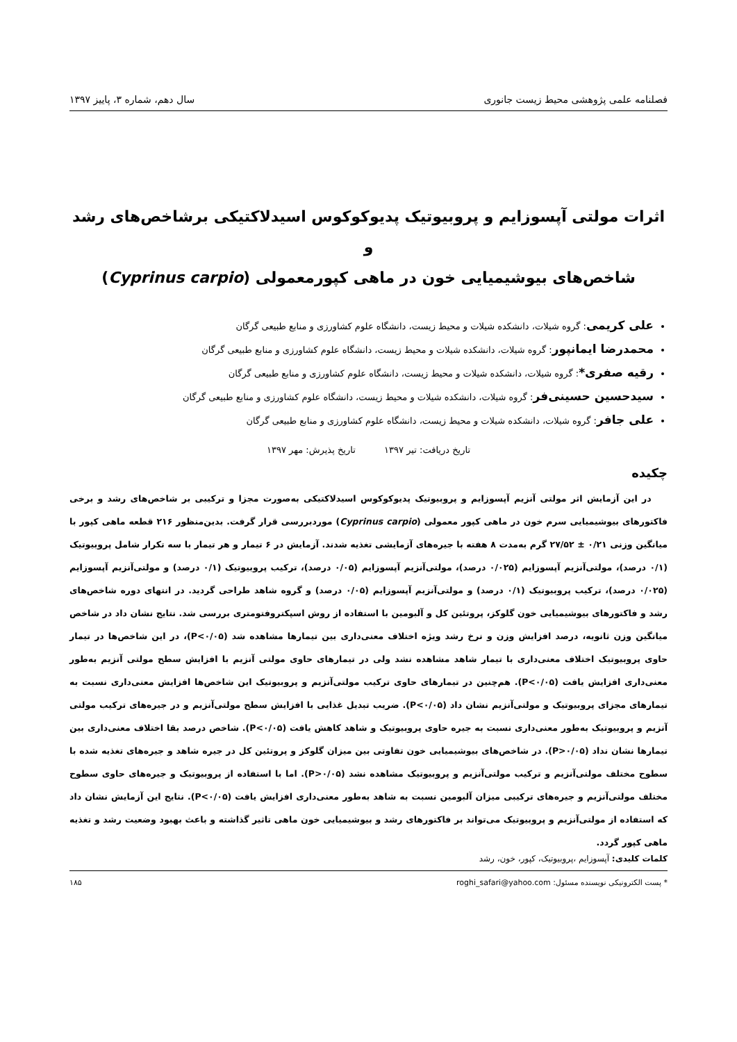فصلنامه علمی پژوهشی محیط زیست جانوری سال دهم، شماره ۳، پاییز ۱۳۹۷
اثرات مولتی آپسوزایم و پروبیوتیک پدیوکوکوس اسیدلاکتیکی برشاخص‌های رشد و
شاخص‌های بیوشیمیایی خون در ماهی کپورمعمولی (Cyprinus carpio)
علی کریمی: گروه شیلات، دانشکده شیلات و محیط زیست، دانشگاه علوم کشاورزی و منابع طبیعی گرگان
محمدرضا ایمانپور: گروه شیلات، دانشکده شیلات و محیط زیست، دانشگاه علوم کشاورزی و منابع طبیعی گرگان
رقیه صفری*: گروه شیلات، دانشکده شیلات و محیط زیست، دانشگاه علوم کشاورزی و منابع طبیعی گرگان
سیدحسین حسینی‌فر: گروه شیلات، دانشکده شیلات و محیط زیست، دانشگاه علوم کشاورزی و منابع طبیعی گرگان
علی جافر: گروه شیلات، دانشکده شیلات و محیط زیست، دانشگاه علوم کشاورزی و منابع طبیعی گرگان
تاریخ دریافت: تیر ۱۳۹۷ تاریخ پذیرش: مهر ۱۳۹۷
چکیده
در این آزمایش اثر مولتی آنزیم آپسوزایم و پروبیوتیک پدیوکوکوس اسیدلاکتیکی به‌صورت مجزا و ترکیبی بر شاخص‌های رشد و برخی فاکتورهای بیوشیمیایی سرم خون در ماهی کپور معمولی (Cyprinus carpio) موردبررسی قرار گرفت. بدین‌منظور ۲۱۶ قطعه ماهی کپور با میانگین وزنی ۰/۲۱ ± ۲۷/۵۲ گرم به‌مدت ۸ هفته با جیره‌های آزمایشی تغذیه شدند. آزمایش در ۶ تیمار و هر تیمار با سه تکرار شامل پروبیوتیک (۰/۱ درصد)، مولتی‌آنزیم آپسوزایم (۰/۰۲۵ درصد)، مولتی‌آنزیم آپسوزایم (۰/۰۵ درصد)، ترکیب پروبیوتیک (۰/۱ درصد) و مولتی‌آنزیم آپسوزایم (۰/۰۲۵ درصد)، ترکیب پروبیوتیک (۰/۱ درصد) و مولتی‌آنزیم آپسوزایم (۰/۰۵ درصد) و گروه شاهد طراحی گردید. در انتهای دوره شاخص‌های رشد و فاکتورهای بیوشیمیایی خون گلوکز، پروتئین کل و آلبومین با استفاده از روش اسپکتروفتومتری بررسی شد. نتایج نشان داد در شاخص میانگین وزن ثانویه، درصد افزایش وزن و نرخ رشد ویژه اختلاف معنی‌داری بین تیمارها مشاهده شد (P<۰/۰۵)، در این شاخص‌ها در تیمار حاوی پروبیوتیک اختلاف معنی‌داری با تیمار شاهد مشاهده نشد ولی در تیمارهای حاوی مولتی آنزیم با افزایش سطح مولتی آنزیم به‌طور معنی‌داری افزایش یافت (P<۰/۰۵). هم‌چنین در تیمارهای حاوی ترکیب مولتی‌آنزیم و پروبیوتیک این شاخص‌ها افزایش معنی‌داری نسبت به تیمارهای مجزای پروبیوتیک و مولتی‌آنزیم نشان داد (P<۰/۰۵). ضریب تبدیل غذایی با افزایش سطح مولتی‌آنزیم و در جیره‌های ترکیب مولتی آنزیم و پروبیوتیک به‌طور معنی‌داری نسبت به جیره حاوی پروبیوتیک و شاهد کاهش یافت (P<۰/۰۵). شاخص درصد بقا اختلاف معنی‌داری بین تیمارها نشان نداد (P>۰/۰۵). در شاخص‌های بیوشیمیایی خون تفاوتی بین میزان گلوکز و پروتئین کل در جیره شاهد و جیره‌های تغذیه شده با سطوح مختلف مولتی‌آنزیم و ترکیب مولتی‌آنزیم و پروبیوتیک مشاهده نشد (P>۰/۰۵). اما با استفاده از پروبیوتیک و جیره‌های حاوی سطوح مختلف مولتی‌آنزیم و جیره‌های ترکیبی میزان آلبومین نسبت به شاهد به‌طور معنی‌داری افزایش یافت (P<۰/۰۵). نتایج این آزمایش نشان داد که استفاده از مولتی‌آنزیم و پروبیوتیک می‌تواند بر فاکتورهای رشد و بیوشیمیایی خون ماهی تاثیر گذاشته و باعث بهبود وضعیت رشد و تغذیه ماهی کپور گردد.
کلمات کلیدی: آپسوزایم ،پروبیوتیک، کپور، خون، رشد
* پست الکترونیکی نویسنده مسئول: roghi_safari@yahoo.com ۱۸۵